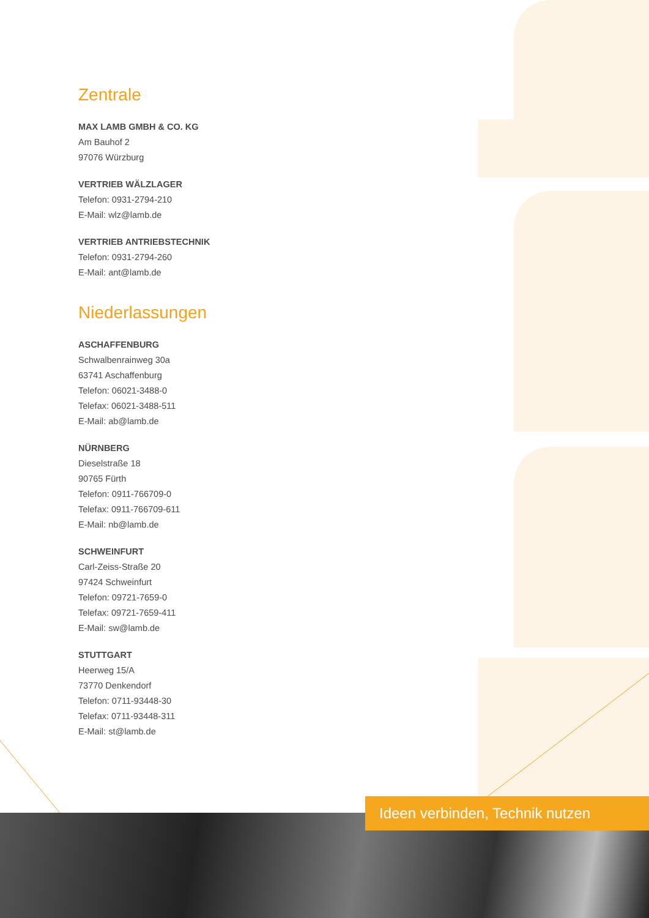Zentrale
MAX LAMB GMBH & CO. KG
Am Bauhof 2
97076 Würzburg
VERTRIEB WÄLZLAGER
Telefon: 0931-2794-210
E-Mail: wlz@lamb.de
VERTRIEB ANTRIEBSTECHNIK
Telefon: 0931-2794-260
E-Mail: ant@lamb.de
Niederlassungen
ASCHAFFENBURG
Schwalbenrainweg 30a
63741 Aschaffenburg
Telefon: 06021-3488-0
Telefax: 06021-3488-511
E-Mail: ab@lamb.de
NÜRNBERG
Dieselstraße 18
90765 Fürth
Telefon: 0911-766709-0
Telefax: 0911-766709-611
E-Mail: nb@lamb.de
SCHWEINFURT
Carl-Zeiss-Straße 20
97424 Schweinfurt
Telefon: 09721-7659-0
Telefax: 09721-7659-411
E-Mail: sw@lamb.de
STUTTGART
Heerweg 15/A
73770 Denkendorf
Telefon: 0711-93448-30
Telefax: 0711-93448-311
E-Mail: st@lamb.de
Ideen verbinden, Technik nutzen